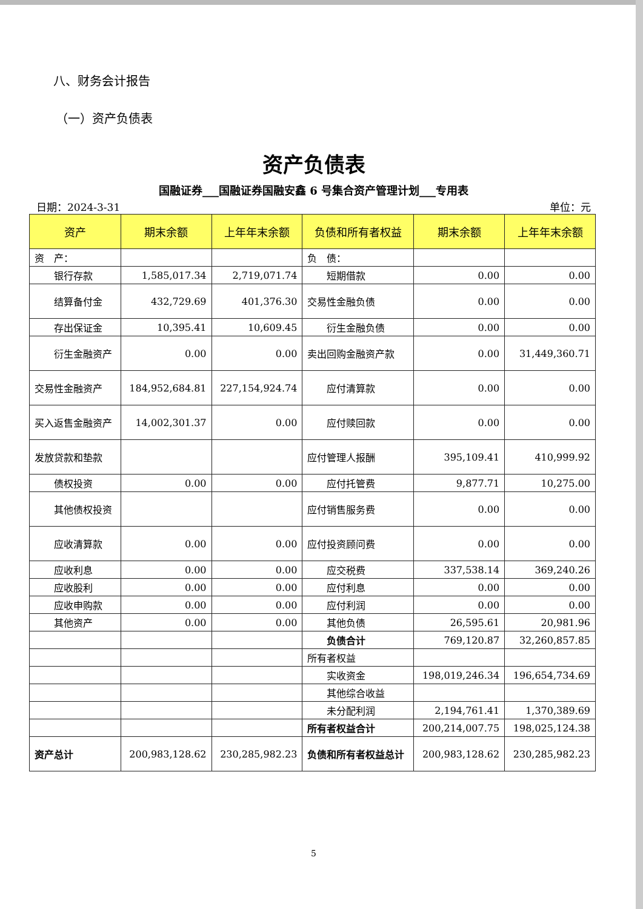八、财务会计报告
（一）资产负债表
资产负债表
国融证券___国融证券国融安鑫 6 号集合资产管理计划___专用表
日期：2024-3-31 单位：元
| 资产 | 期末余额 | 上年年末余额 | 负债和所有者权益 | 期末余额 | 上年年末余额 |
| --- | --- | --- | --- | --- | --- |
| 资 产： | | | 负 债： | | |
| 银行存款 | 1,585,017.34 | 2,719,071.74 | 短期借款 | 0.00 | 0.00 |
| 结算备付金 | 432,729.69 | 401,376.30 | 交易性金融负债 | 0.00 | 0.00 |
| 存出保证金 | 10,395.41 | 10,609.45 | 衍生金融负债 | 0.00 | 0.00 |
| 衍生金融资产 | 0.00 | 0.00 | 卖出回购金融资产款 | 0.00 | 31,449,360.71 |
| 交易性金融资产 | 184,952,684.81 | 227,154,924.74 | 应付清算款 | 0.00 | 0.00 |
| 买入返售金融资产 | 14,002,301.37 | 0.00 | 应付赎回款 | 0.00 | 0.00 |
| 发放贷款和垫款 | | | 应付管理人报酬 | 395,109.41 | 410,999.92 |
| 债权投资 | 0.00 | 0.00 | 应付托管费 | 9,877.71 | 10,275.00 |
| 其他债权投资 | | | 应付销售服务费 | 0.00 | 0.00 |
| 应收清算款 | 0.00 | 0.00 | 应付投资顾问费 | 0.00 | 0.00 |
| 应收利息 | 0.00 | 0.00 | 应交税费 | 337,538.14 | 369,240.26 |
| 应收股利 | 0.00 | 0.00 | 应付利息 | 0.00 | 0.00 |
| 应收申购款 | 0.00 | 0.00 | 应付利润 | 0.00 | 0.00 |
| 其他资产 | 0.00 | 0.00 | 其他负债 | 26,595.61 | 20,981.96 |
| | | | 负债合计 | 769,120.87 | 32,260,857.85 |
| | | | 所有者权益 | | |
| | | | 实收资金 | 198,019,246.34 | 196,654,734.69 |
| | | | 其他综合收益 | | |
| | | | 未分配利润 | 2,194,761.41 | 1,370,389.69 |
| | | | 所有者权益合计 | 200,214,007.75 | 198,025,124.38 |
| 资产总计 | 200,983,128.62 | 230,285,982.23 | 负债和所有者权益总计 | 200,983,128.62 | 230,285,982.23 |
5